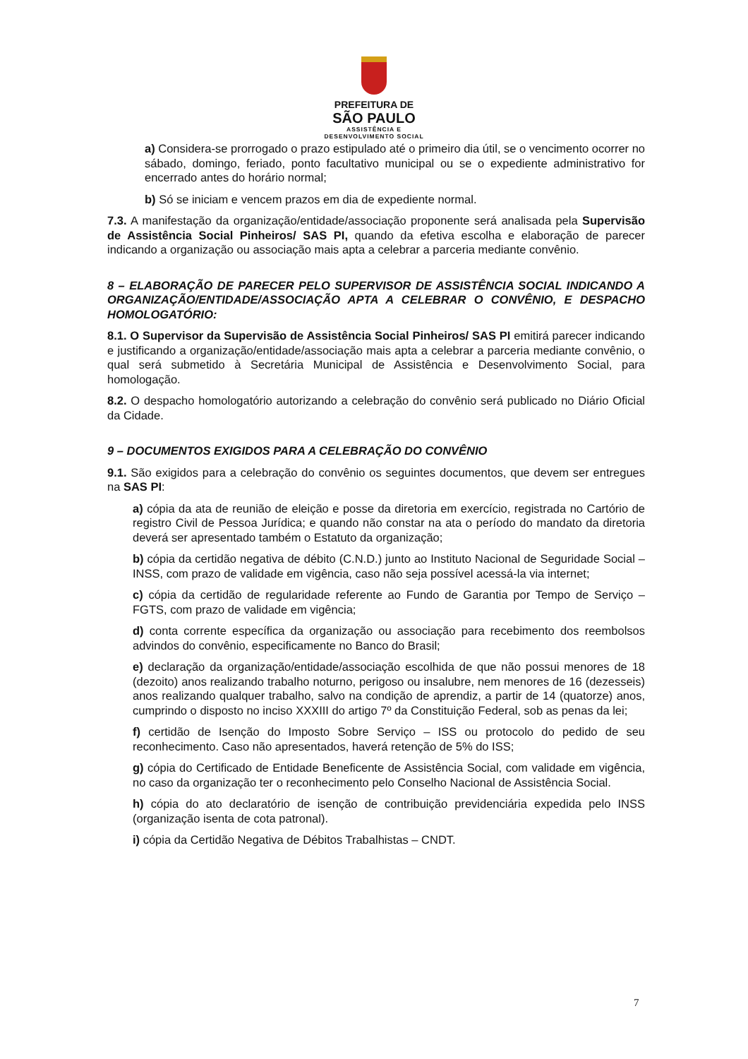PREFEITURA DE
SÃO PAULO
ASSISTÊNCIA E
DESENVOLVIMENTO SOCIAL
a) Considera-se prorrogado o prazo estipulado até o primeiro dia útil, se o vencimento ocorrer no sábado, domingo, feriado, ponto facultativo municipal ou se o expediente administrativo for encerrado antes do horário normal;
b) Só se iniciam e vencem prazos em dia de expediente normal.
7.3. A manifestação da organização/entidade/associação proponente será analisada pela Supervisão de Assistência Social Pinheiros/ SAS PI, quando da efetiva escolha e elaboração de parecer indicando a organização ou associação mais apta a celebrar a parceria mediante convênio.
8 – ELABORAÇÃO DE PARECER PELO SUPERVISOR DE ASSISTÊNCIA SOCIAL INDICANDO A ORGANIZAÇÃO/ENTIDADE/ASSOCIAÇÃO APTA A CELEBRAR O CONVÊNIO, E DESPACHO HOMOLOGATÓRIO:
8.1. O Supervisor da Supervisão de Assistência Social Pinheiros/ SAS PI emitirá parecer indicando e justificando a organização/entidade/associação mais apta a celebrar a parceria mediante convênio, o qual será submetido à Secretária Municipal de Assistência e Desenvolvimento Social, para homologação.
8.2. O despacho homologatório autorizando a celebração do convênio será publicado no Diário Oficial da Cidade.
9 – DOCUMENTOS EXIGIDOS PARA A CELEBRAÇÃO DO CONVÊNIO
9.1. São exigidos para a celebração do convênio os seguintes documentos, que devem ser entregues na SAS PI:
a) cópia da ata de reunião de eleição e posse da diretoria em exercício, registrada no Cartório de registro Civil de Pessoa Jurídica; e quando não constar na ata o período do mandato da diretoria deverá ser apresentado também o Estatuto da organização;
b) cópia da certidão negativa de débito (C.N.D.) junto ao Instituto Nacional de Seguridade Social – INSS, com prazo de validade em vigência, caso não seja possível acessá-la via internet;
c) cópia da certidão de regularidade referente ao Fundo de Garantia por Tempo de Serviço – FGTS, com prazo de validade em vigência;
d) conta corrente específica da organização ou associação para recebimento dos reembolsos advindos do convênio, especificamente no Banco do Brasil;
e) declaração da organização/entidade/associação escolhida de que não possui menores de 18 (dezoito) anos realizando trabalho noturno, perigoso ou insalubre, nem menores de 16 (dezesseis) anos realizando qualquer trabalho, salvo na condição de aprendiz, a partir de 14 (quatorze) anos, cumprindo o disposto no inciso XXXIII do artigo 7º da Constituição Federal, sob as penas da lei;
f) certidão de Isenção do Imposto Sobre Serviço – ISS ou protocolo do pedido de seu reconhecimento. Caso não apresentados, haverá retenção de 5% do ISS;
g) cópia do Certificado de Entidade Beneficente de Assistência Social, com validade em vigência, no caso da organização ter o reconhecimento pelo Conselho Nacional de Assistência Social.
h) cópia do ato declaratório de isenção de contribuição previdenciária expedida pelo INSS (organização isenta de cota patronal).
i) cópia da Certidão Negativa de Débitos Trabalhistas – CNDT.
7